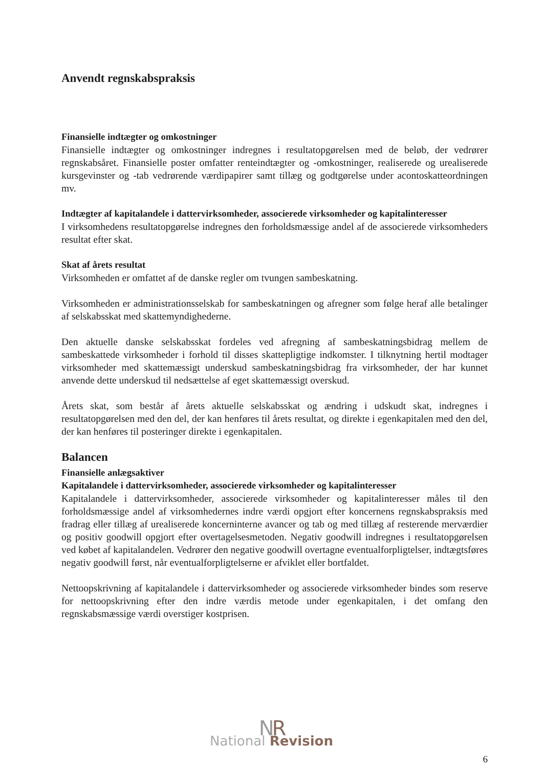Anvendt regnskabspraksis
Finansielle indtægter og omkostninger
Finansielle indtægter og omkostninger indregnes i resultatopgørelsen med de beløb, der vedrører regnskabsåret. Finansielle poster omfatter renteindtægter og -omkostninger, realiserede og urealiserede kursgevinster og -tab vedrørende værdipapirer samt tillæg og godtgørelse under acontoskatteordningen mv.
Indtægter af kapitalandele i dattervirksomheder, associerede virksomheder og kapitalinteresser
I virksomhedens resultatopgørelse indregnes den forholdsmæssige andel af de associerede virksomheders resultat efter skat.
Skat af årets resultat
Virksomheden er omfattet af de danske regler om tvungen sambeskatning.
Virksomheden er administrationsselskab for sambeskatningen og afregner som følge heraf alle betalinger af selskabsskat med skattemyndighederne.
Den aktuelle danske selskabsskat fordeles ved afregning af sambeskatningsbidrag mellem de sambeskattede virksomheder i forhold til disses skattepligtige indkomster. I tilknytning hertil modtager virksomheder med skattemæssigt underskud sambeskatningsbidrag fra virksomheder, der har kunnet anvende dette underskud til nedsættelse af eget skattemæssigt overskud.
Årets skat, som består af årets aktuelle selskabsskat og ændring i udskudt skat, indregnes i resultatopgørelsen med den del, der kan henføres til årets resultat, og direkte i egenkapitalen med den del, der kan henføres til posteringer direkte i egenkapitalen.
Balancen
Finansielle anlægsaktiver
Kapitalandele i dattervirksomheder, associerede virksomheder og kapitalinteresser
Kapitalandele i dattervirksomheder, associerede virksomheder og kapitalinteresser måles til den forholdsmæssige andel af virksomhedernes indre værdi opgjort efter koncernens regnskabspraksis med fradrag eller tillæg af urealiserede koncerninterne avancer og tab og med tillæg af resterende merværdier og positiv goodwill opgjort efter overtagelsesmetoden. Negativ goodwill indregnes i resultatopgørelsen ved købet af kapitalandelen. Vedrører den negative goodwill overtagne eventualforpligtelser, indtægtsføres negativ goodwill først, når eventualforpligtelserne er afviklet eller bortfaldet.
Nettoopskrivning af kapitalandele i dattervirksomheder og associerede virksomheder bindes som reserve for nettoopskrivning efter den indre værdis metode under egenkapitalen, i det omfang den regnskabsmæssige værdi overstiger kostprisen.
NR
National Revision
6